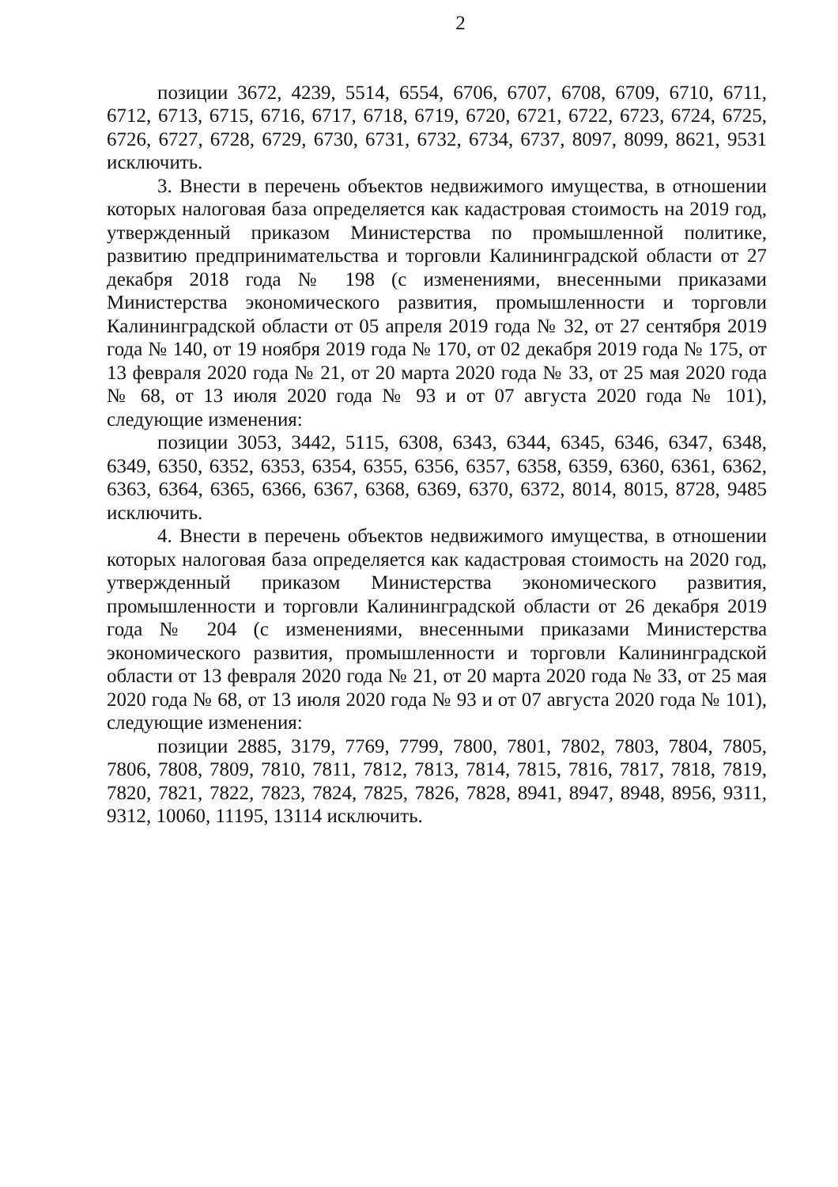2
позиции 3672, 4239, 5514, 6554, 6706, 6707, 6708, 6709, 6710, 6711, 6712, 6713, 6715, 6716, 6717, 6718, 6719, 6720, 6721, 6722, 6723, 6724, 6725, 6726, 6727, 6728, 6729, 6730, 6731, 6732, 6734, 6737, 8097, 8099, 8621, 9531 исключить.
3. Внести в перечень объектов недвижимого имущества, в отношении которых налоговая база определяется как кадастровая стоимость на 2019 год, утвержденный приказом Министерства по промышленной политике, развитию предпринимательства и торговли Калининградской области от 27 декабря 2018 года № 198 (с изменениями, внесенными приказами Министерства экономического развития, промышленности и торговли Калининградской области от 05 апреля 2019 года № 32, от 27 сентября 2019 года № 140, от 19 ноября 2019 года № 170, от 02 декабря 2019 года № 175, от 13 февраля 2020 года № 21, от 20 марта 2020 года № 33, от 25 мая 2020 года № 68, от 13 июля 2020 года № 93 и от 07 августа 2020 года № 101), следующие изменения:
позиции 3053, 3442, 5115, 6308, 6343, 6344, 6345, 6346, 6347, 6348, 6349, 6350, 6352, 6353, 6354, 6355, 6356, 6357, 6358, 6359, 6360, 6361, 6362, 6363, 6364, 6365, 6366, 6367, 6368, 6369, 6370, 6372, 8014, 8015, 8728, 9485 исключить.
4. Внести в перечень объектов недвижимого имущества, в отношении которых налоговая база определяется как кадастровая стоимость на 2020 год, утвержденный приказом Министерства экономического развития, промышленности и торговли Калининградской области от 26 декабря 2019 года № 204 (с изменениями, внесенными приказами Министерства экономического развития, промышленности и торговли Калининградской области от 13 февраля 2020 года № 21, от 20 марта 2020 года № 33, от 25 мая 2020 года № 68, от 13 июля 2020 года № 93 и от 07 августа 2020 года № 101), следующие изменения:
позиции 2885, 3179, 7769, 7799, 7800, 7801, 7802, 7803, 7804, 7805, 7806, 7808, 7809, 7810, 7811, 7812, 7813, 7814, 7815, 7816, 7817, 7818, 7819, 7820, 7821, 7822, 7823, 7824, 7825, 7826, 7828, 8941, 8947, 8948, 8956, 9311, 9312, 10060, 11195, 13114 исключить.